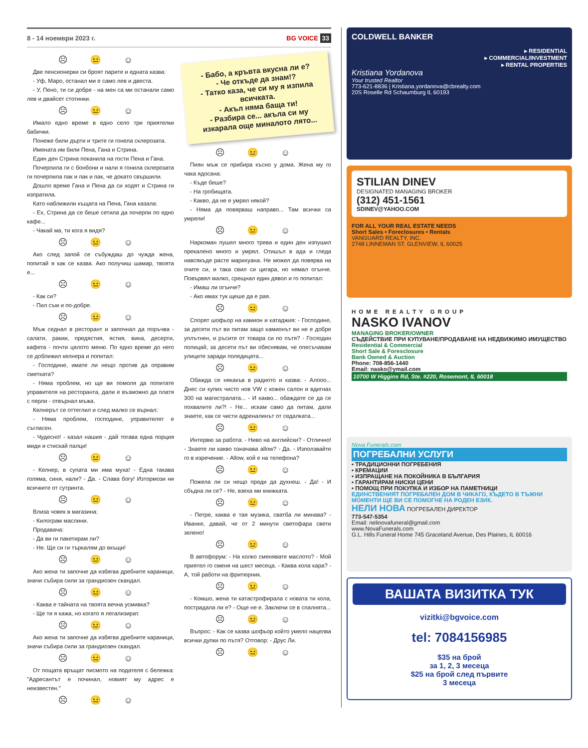8 - 14 ноември 2023 г. BG VOICE 33
☹ 😐 ☺
Две пенсионерки си броят парите и едната казва:
- Уф, Маро, останал ми е само лев и двеста.
- У, Пено, ти си добре - на мен са ми останали само лев и двайсет стотинки.
☹ 😐 ☺
Имало едно време в едно село три приятелки бабички.
Понеже били дърти и трите ги гонела склерозата.
Имената им били Пена, Гана и Стрина.
Един ден Стрина поканила на гости Пена и Гана.
Почерпила ги с бонбони и нали я гонила склерозата ги почерпила пак и пак и пак, че докато свършили.
Дошло време Гана и Пена да си ходят и Стрина ги изпратила.
Като наближили къщата на Пена, Гана казала:
- Ех, Стрина да се беше сетила да почерпи по едно кафе...
- Чакай ма, ти кога я видя?
☹ 😐 ☺
Ако след запой се събуждаш до чужда жена, попитай я как се казва. Ако получиш шамар, твоята е...
☹ 😐 ☺
- Как си?
- Пил съм и по-добре.
☹ 😐 ☺
Мъж седнал в ресторант и започнал да поръчва - салати, ракии, предястия, ястия, вина, десерти, кафета - почти цялото меню. По едно време до него се доближил келнера и попитал:
- Господине, имате ли нещо против да оправим сметката?
- Няма проблем, но ще ви помоля да попитате управителя на ресторанта, дали е възможно да платя с перли - отвърнал мъжа.
Келнерът се оттеглил и след малко се върнал:
- Няма проблем, господине, управителят е съгласен.
- Чудесно! - казал нашия - дай тогава една порция миди и стискай палци!
☹ 😐 ☺
- Келнер, в супата ми има муха! - Една такава голяма, синя, нали? - Да. - Слава богу! Изтормози ни всичките от сутринта.
☹ 😐 ☺
Влиза човек в магазина:
- Килограм маслини.
Продавача:
- Да ви ги пакетирам ли?
- Не. Ще си ги търкалям до вкъщи!
☹ 😐 ☺
Ако жена ти започне да избягва дребните караници, значи събира сили за грандиозен скандал.
☹ 😐 ☺
- Каква е тайната на твоята вечна усмивка?
- Ще ти я кажа, но когато я легализират.
☹ 😐 ☺
Ако жена ти започне да избягва дребните караници, значи събира сили за грандиозен скандал.
☹ 😐 ☺
От пощата връщат писмото на подателя с бележка: "Адресантът е починал, новият му адрес е неизвестен."
☹ 😐 ☺
- Бабо, а кръвта вкусна ли е?
- Че откъде да знам!?
- Татко каза, че си му я изпила всичката.
- Акъл няма баща ти!
- Разбира се... акъла си му изкарала още миналото лято...
☹ 😐 ☺
Пиян мъж се прибира късно у дома. Жена му го чака ядосана:
- Къде беше?
- На гробищата.
- Какво, да не е умрял някой?
- Няма да повярваш направо... Там всички са умрели!
☹ 😐 ☺
Наркоман пушел много трева и един ден изпушил прекалено много и умрял. Отишъл в ада и гледа навсякъде расте марихуана. Не можел да повярва на очите си, и така свил си цигара, но нямал огънче. Повървял малко, срещнал един дявол и го попитал:
- Имаш ли огънче?
- Ако имах тук щеше да е рая.
☹ 😐 ☺
Спорят шофьор на камион и катаджия: - Господине, за десети път ви питам защо камионът ви не е добре уплътнен, и ръсите от товара си по пътя? - Господин полицай, за десети път ви обяснявам, че опесъчавам улиците заради поледицата...
☹ 😐 ☺
Обажда се някакъв в радиото и казва: - Алооо... Днес си купих чисто нов VW с кожен салон и вдигнах 300 на магистралата... - И какво... обаждате се да се похвалите ли?! - Не... искам само да питам, дали знаете, как се чисти адреналинът от седалката...
☹ 😐 ☺
Интервю за работа: - Ниво на английски? - Отлично! - Знаете ли какво означава allow? - Да. - Използвайте го в изречение. - Allow, кой е на телефона?
☹ 😐 ☺
Пожела ли си нещо преди да духнеш. - Да! - И сбъдна ли се? - Не, взеха ми книжката.
☹ 😐 ☺
- Петре, каква е тая музика, сватба ли минава? - Иванке, давай, че от 2 минути светофара свети зелено!
☹ 😐 ☺
В автофорум: - На колко сменявате маслото? - Мой приятел го сменя на шест месеца. - Каква кола кара? - А, той работи на фритюрник.
☹ 😐 ☺
- Комшо, жена ти катастрофирала с новата ти кола, пострадала ли е? - Още не е. Заключи се в спалнята...
☹ 😐 ☺
Въпрос: - Как се казва шофьор който умело нацелва всички дупки по пътя? Отговор: - Друс Ли.
☹ 😐 ☺
COLDWELL BANKER
▸ RESIDENTIAL
▸ COMMERCIAL/INVESTMENT
▸ RENTAL PROPERTIES
Kristiana Yordanova
Your trusted Realtor
773-621-8836 | Kristiana.yordanova@cbrealty.com
20S Roselle Rd Schaumburg IL 60193
STILIAN DINEV
DESIGNATED MANAGING BROKER
(312) 451-1561
SDINEV@YAHOO.COM
FOR ALL YOUR REAL ESTATE NEEDS
Short Sales • Foreclosures • Rentals
VANGUARD REALTY, INC.
2748 LINNEMAN ST. GLENVIEW, IL 60025
HOME REALTY GROUP
NASKO IVANOV
MANAGING BROKER/OWNER
СЪДЕЙСТВИЕ ПРИ КУПУВАНЕ/ПРОДАВАНЕ НА НЕДВИЖИМО ИМУЩЕСТВО
Residential & Commercial
Short Sale & Forescl​osure
Bank Owned & Auction
Phone: 708-856-1440
Email: nasko@ymail.com
10700 W Higgins Rd, Ste. #220, Rosemont, IL 60018
Nova Funerals.com
ПОГРЕБАЛНИ УСЛУГИ
• ТРАДИЦИОННИ ПОГРЕБЕНИЯ
• КРЕМАЦИИ
• ИЗПРАЩАНЕ НА ПОКОЙНИКА В БЪЛГАРИЯ
• ГАРАНТИРАМ НИСКИ ЦЕНИ
• ПОМОЩ ПРИ ПОКУПКА И ИЗБОР НА ПАМЕТНИЦИ
ЕДИНСТВЕНИЯТ ПОГРЕБАЛЕН ДОМ В ЧИКАГО, КЪДЕТО В ТЪЖНИ МОМЕНТИ ЩЕ ВИ СЕ ПОМОГНЕ НА РОДЕН ЕЗИК.
НЕЛИ НОВА ПОГРЕБАЛЕН ДИРЕКТОР
773-547-5354
Email: nelinovafuneral@gmail.com
www.NovaFunerals.com
G.L. Hills Funeral Home 745 Graceland Avenue, Des Plaines, IL 60016
ВАШАТА ВИЗИТКА ТУК
vizitki@bgvoice.com
tel: 7084156985
$35 на брой
за 1, 2, 3 месеца
$25 на брой след първите
3 месеца